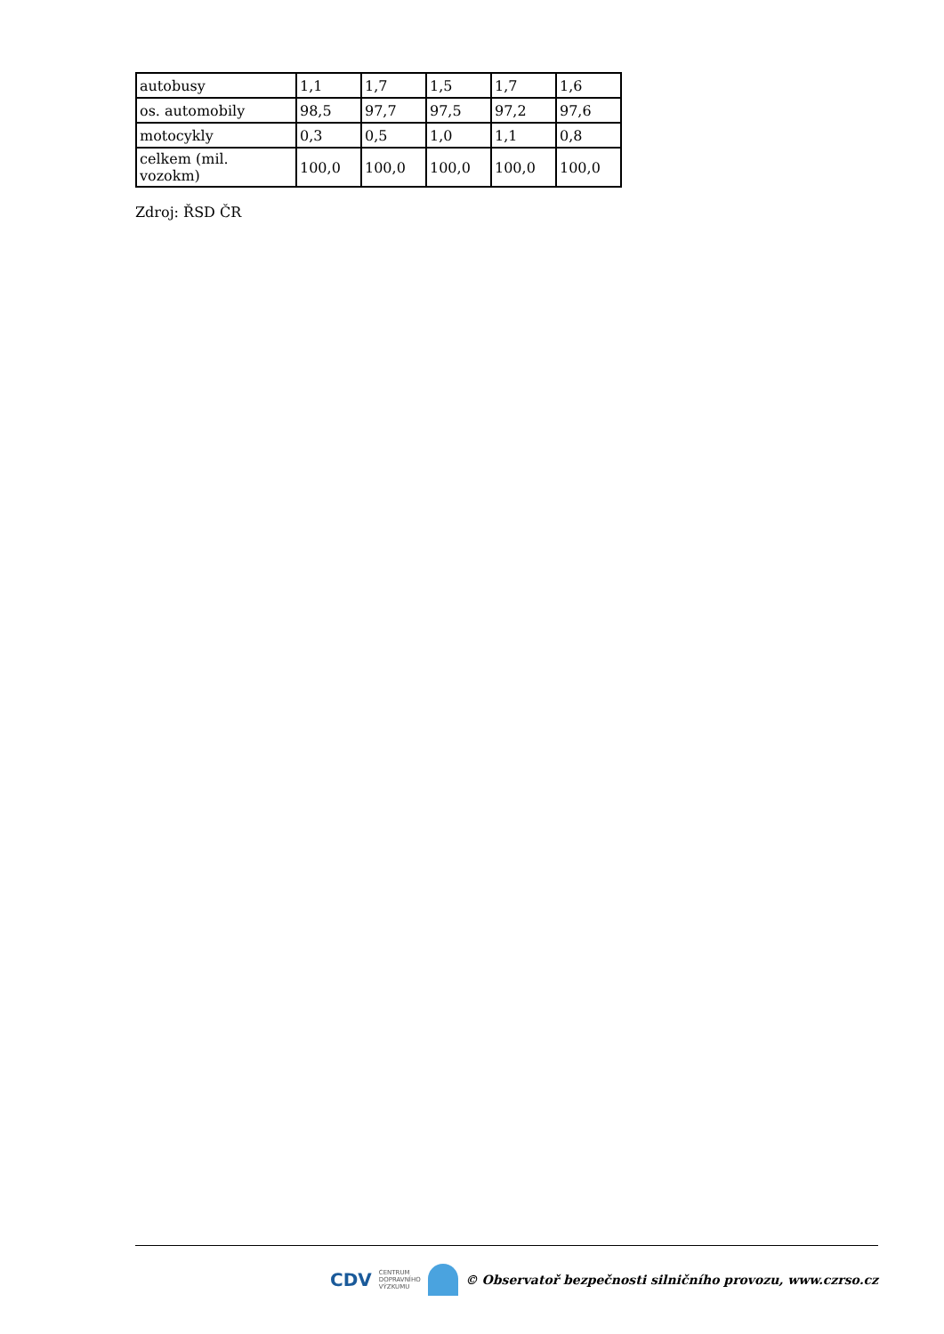| autobusy | 1,1 | 1,7 | 1,5 | 1,7 | 1,6 |
| os. automobily | 98,5 | 97,7 | 97,5 | 97,2 | 97,6 |
| motocykly | 0,3 | 0,5 | 1,0 | 1,1 | 0,8 |
| celkem (mil. vozokm) | 100,0 | 100,0 | 100,0 | 100,0 | 100,0 |
Zdroj: ŘSD ČR
CDV CENTRUM
DOPRAVNÍHO
VÝZKUMU
© Observatoř bezpečnosti silničního provozu, www.czrso.cz